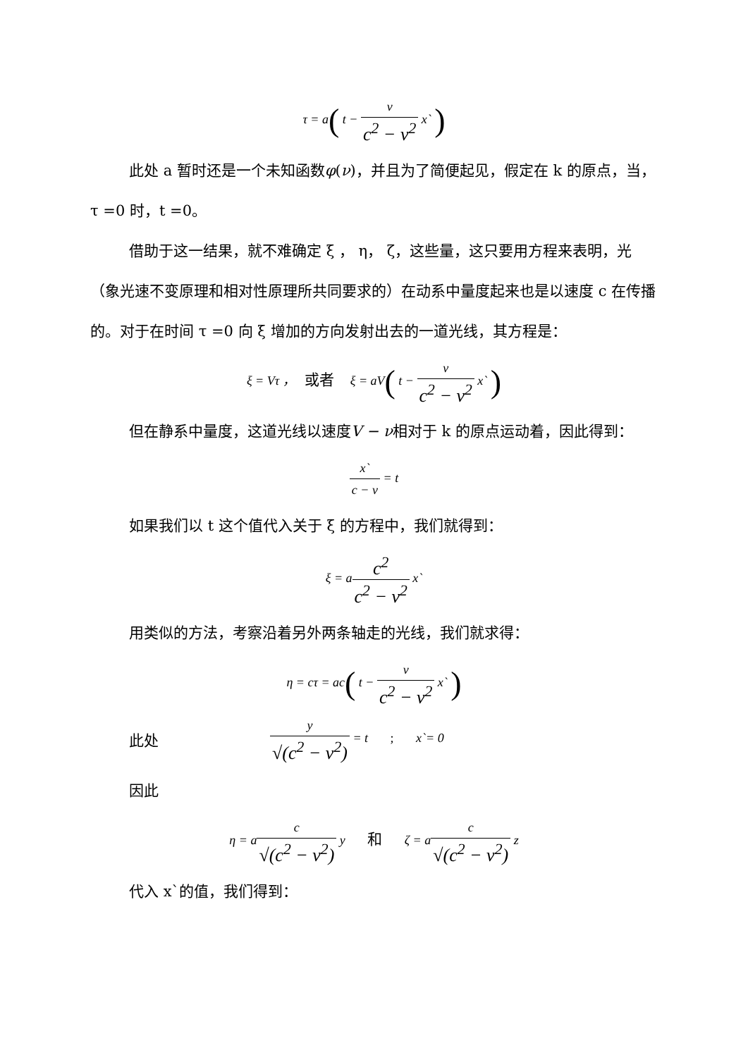τ = a( t − ν c<sup>2</sup> − ν<sup>2</sup> x` )
此处 a 暂时还是一个未知函数φ(ν)，并且为了简便起见，假定在 k 的原点，当， τ =0 时，t =0。
借助于这一结果，就不难确定 ξ ， η， ζ，这些量，这只要用方程来表明，光（象光速不变原理和相对性原理所共同要求的）在动系中量度起来也是以速度 c 在传播的。对于在时间 τ =0 向 ξ 增加的方向发射出去的一道光线，其方程是：
ξ = Vτ ， 或者 ξ = aV( t − ν c<sup>2</sup> − ν<sup>2</sup> x` )
但在静系中量度，这道光线以速度V − ν相对于 k 的原点运动着，因此得到：
x` c − ν = t
如果我们以 t 这个值代入关于 ξ 的方程中，我们就得到：
ξ = ac<sup>2</sup> c<sup>2</sup> − ν<sup>2</sup> x`
用类似的方法，考察沿着另外两条轴走的光线，我们就求得：
η = cτ = ac( t − ν c<sup>2</sup> − ν<sup>2</sup> x` )
此处 y √(c<sup>2</sup> − ν<sup>2</sup>) = t ; x`= 0
因此
η = ac √(c<sup>2</sup> − ν<sup>2</sup>) y 和 ζ = ac √(c<sup>2</sup> − ν<sup>2</sup>) z
代入 x`的值，我们得到：